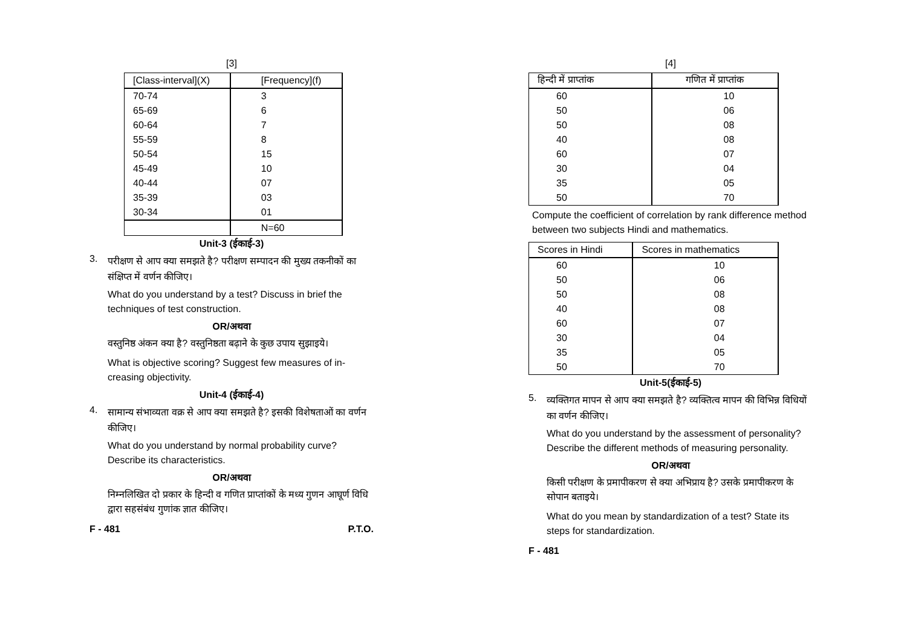[3]
| [Class-interval](X) | [Frequency](f) |
| --- | --- |
| 70-74 | 3 |
| 65-69 | 6 |
| 60-64 | 7 |
| 55-59 | 8 |
| 50-54 | 15 |
| 45-49 | 10 |
| 40-44 | 07 |
| 35-39 | 03 |
| 30-34 | 01 |
| | N=60 |
Unit-3 (ईकाई-3)
3.
परीक्षण से आप क्या समझते है? परीक्षण सम्पादन की मुख्य तकनीकों का संक्षिप्त में वर्णन कीजिए।
What do you understand by a test? Discuss in brief the techniques of test construction.
OR/अथवा
वस्तुनिष्ठ अंकन क्या है? वस्तुनिष्ठता बढ़ाने के कुछ उपाय सुझाइये।
What is objective scoring? Suggest few measures of in-creasing objectivity.
Unit-4 (ईकाई-4)
4.
सामान्य संभाव्यता वक्र से आप क्या समझते है? इसकी विशेषताओं का वर्णन कीजिए।
What do you understand by normal probability curve? Describe its characteristics.
OR/अथवा
निम्नलिखित दो प्रकार के हिन्दी व गणित प्राप्तांकों के मध्य गुणन आघूर्ण विधि द्वारा सहसंबंध गुणांक ज्ञात कीजिए।
F - 481 P.T.O.
[4]
| हिन्दी में प्राप्तांक | गणित में प्राप्तांक |
| --- | --- |
| 60 | 10 |
| 50 | 06 |
| 50 | 08 |
| 40 | 08 |
| 60 | 07 |
| 30 | 04 |
| 35 | 05 |
| 50 | 70 |
Compute the coefficient of correlation by rank difference method between two subjects Hindi and mathematics.
| Scores in Hindi | Scores in mathematics |
| --- | --- |
| 60 | 10 |
| 50 | 06 |
| 50 | 08 |
| 40 | 08 |
| 60 | 07 |
| 30 | 04 |
| 35 | 05 |
| 50 | 70 |
Unit-5(ईकाई-5)
5.
व्यक्तिगत मापन से आप क्या समझते है? व्यक्तित्व मापन की विभिन्न विधियों का वर्णन कीजिए।
What do you understand by the assessment of personality? Describe the different methods of measuring personality.
OR/अथवा
किसी परीक्षण के प्रमापीकरण से क्या अभिप्राय है? उसके प्रमापीकरण के सोपान बताइये।
What do you mean by standardization of a test? State its steps for standardization.
F - 481